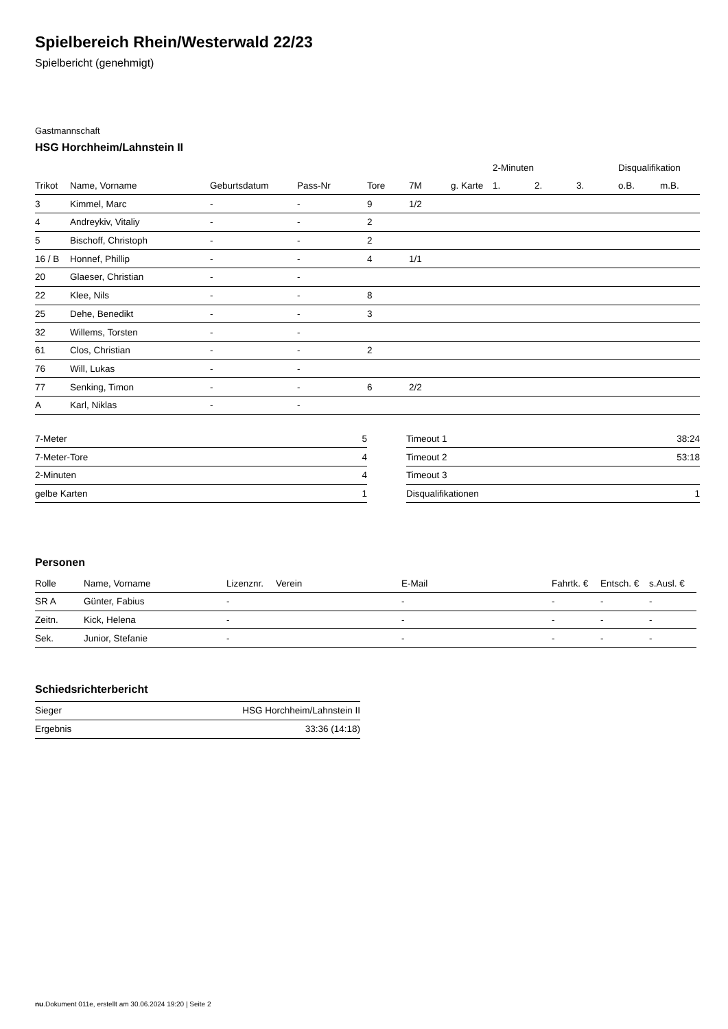Spielbereich Rhein/Westerwald 22/23
Spielbericht (genehmigt)
Gastmannschaft
HSG Horchheim/Lahnstein II
| | | | | | | | 2-Minuten | | | Disqualifikation | |
| --- | --- | --- | --- | --- | --- | --- | --- | --- | --- | --- | --- |
| Trikot | Name, Vorname | Geburtsdatum | Pass-Nr | Tore | 7M | g. Karte | 1. | 2. | 3. | o.B. | m.B. |
| 3 | Kimmel, Marc | - | - | 9 | 1/2 | | | | | | |
| 4 | Andreykiv, Vitaliy | - | - | 2 | | | | | | | |
| 5 | Bischoff, Christoph | - | - | 2 | | | | | | | |
| 16 / B | Honnef, Phillip | - | - | 4 | 1/1 | | | | | | |
| 20 | Glaeser, Christian | - | - | | | | | | | | |
| 22 | Klee, Nils | - | - | 8 | | | | | | | |
| 25 | Dehe, Benedikt | - | - | 3 | | | | | | | |
| 32 | Willems, Torsten | - | - | | | | | | | | |
| 61 | Clos, Christian | - | - | 2 | | | | | | | |
| 76 | Will, Lukas | - | - | | | | | | | | |
| 77 | Senking, Timon | - | - | 6 | 2/2 | | | | | | |
| A | Karl, Niklas | - | - | | | | | | | | |
| 7-Meter | 5 |
| 7-Meter-Tore | 4 |
| 2-Minuten | 4 |
| gelbe Karten | 1 |
| Timeout 1 | 38:24 |
| Timeout 2 | 53:18 |
| Timeout 3 | |
| Disqualifikationen | 1 |
Personen
| Rolle | Name, Vorname | Lizenznr. | Verein | E-Mail | Fahrtk. € | Entsch. € | s.Ausl. € |
| --- | --- | --- | --- | --- | --- | --- | --- |
| SR A | Günter, Fabius | - | | - | - | - | - |
| Zeitn. | Kick, Helena | - | | - | - | - | - |
| Sek. | Junior, Stefanie | - | | - | - | - | - |
Schiedsrichterbericht
| Sieger | HSG Horchheim/Lahnstein II |
| Ergebnis | 33:36 (14:18) |
nu.Dokument 011e, erstellt am 30.06.2024 19:20 | Seite 2